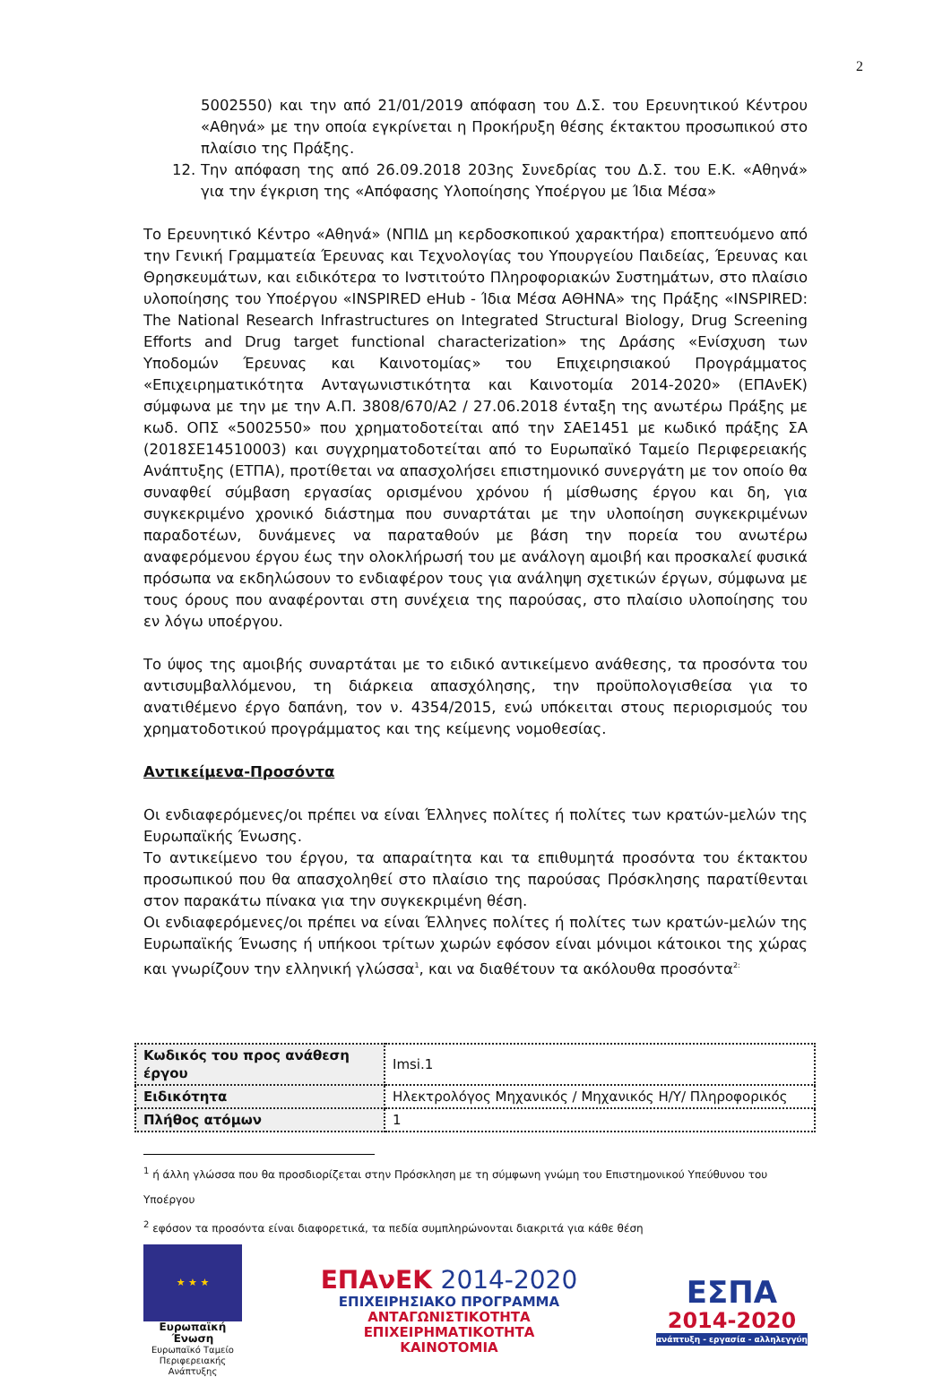2
5002550) και την από 21/01/2019 απόφαση του Δ.Σ. του Ερευνητικού Κέντρου «Αθηνά» με την οποία εγκρίνεται η Προκήρυξη θέσης έκτακτου προσωπικού στο πλαίσιο της Πράξης.
12. Την απόφαση της από 26.09.2018 203ης Συνεδρίας του Δ.Σ. του Ε.Κ. «Αθηνά» για την έγκριση της «Απόφασης Υλοποίησης Υποέργου με Ίδια Μέσα»
Το Ερευνητικό Κέντρο «Αθηνά» (ΝΠΙΔ μη κερδοσκοπικού χαρακτήρα) εποπτευόμενο από την Γενική Γραμματεία Έρευνας και Τεχνολογίας του Υπουργείου Παιδείας, Έρευνας και Θρησκευμάτων, και ειδικότερα το Ινστιτούτο Πληροφοριακών Συστημάτων, στο πλαίσιο υλοποίησης του Υποέργου «INSPIRED eHub - Ίδια Μέσα ΑΘΗΝΑ» της Πράξης «INSPIRED: The National Research Infrastructures on Integrated Structural Biology, Drug Screening Efforts and Drug target functional characterization» της Δράσης «Ενίσχυση των Υποδομών Έρευνας και Καινοτομίας» του Επιχειρησιακού Προγράμματος «Επιχειρηματικότητα Ανταγωνιστικότητα και Καινοτομία 2014-2020» (ΕΠΑνΕΚ) σύμφωνα με την με την Α.Π. 3808/670/Α2 / 27.06.2018 ένταξη της ανωτέρω Πράξης με κωδ. ΟΠΣ «5002550» που χρηματοδοτείται από την ΣΑΕ1451 με κωδικό πράξης ΣΑ (2018ΣΕ14510003) και συγχρηματοδοτείται από το Ευρωπαϊκό Ταμείο Περιφερειακής Ανάπτυξης (ΕΤΠΑ), προτίθεται να απασχολήσει επιστημονικό συνεργάτη με τον οποίο θα συναφθεί σύμβαση εργασίας ορισμένου χρόνου ή μίσθωσης έργου και δη, για συγκεκριμένο χρονικό διάστημα που συναρτάται με την υλοποίηση συγκεκριμένων παραδοτέων, δυνάμενες να παραταθούν με βάση την πορεία του ανωτέρω αναφερόμενου έργου έως την ολοκλήρωσή του με ανάλογη αμοιβή και προσκαλεί φυσικά πρόσωπα να εκδηλώσουν το ενδιαφέρον τους για ανάληψη σχετικών έργων, σύμφωνα με τους όρους που αναφέρονται στη συνέχεια της παρούσας, στο πλαίσιο υλοποίησης του εν λόγω υποέργου.
Το ύψος της αμοιβής συναρτάται με το ειδικό αντικείμενο ανάθεσης, τα προσόντα του αντισυμβαλλόμενου, τη διάρκεια απασχόλησης, την προϋπολογισθείσα για το ανατιθέμενο έργο δαπάνη, τον ν. 4354/2015, ενώ υπόκειται στους περιορισμούς του χρηματοδοτικού προγράμματος και της κείμενης νομοθεσίας.
Αντικείμενα-Προσόντα
Οι ενδιαφερόμενες/οι πρέπει να είναι Έλληνες πολίτες ή πολίτες των κρατών-μελών της Ευρωπαϊκής Ένωσης.
Το αντικείμενο του έργου, τα απαραίτητα και τα επιθυμητά προσόντα του έκτακτου προσωπικού που θα απασχοληθεί στο πλαίσιο της παρούσας Πρόσκλησης παρατίθενται στον παρακάτω πίνακα για την συγκεκριμένη θέση.
Οι ενδιαφερόμενες/οι πρέπει να είναι Έλληνες πολίτες ή πολίτες των κρατών-μελών της Ευρωπαϊκής Ένωσης ή υπήκοοι τρίτων χωρών εφόσον είναι μόνιμοι κάτοικοι της χώρας και γνωρίζουν την ελληνική γλώσσα<sup>1</sup>, και να διαθέτουν τα ακόλουθα προσόντα<sup>2:</sup>
| Κωδικός του προς ανάθεση έργου | Imsi.1 |
| Ειδικότητα | Ηλεκτρολόγος Μηχανικός / Μηχανικός Η/Υ/ Πληροφορικός |
| Πλήθος ατόμων | 1 |
<sup>1</sup> ή άλλη γλώσσα που θα προσδιορίζεται στην Πρόσκληση με τη σύμφωνη γνώμη του Επιστημονικού Υπεύθυνου του Υποέργου
<sup>2</sup> εφόσον τα προσόντα είναι διαφορετικά, τα πεδία συμπληρώνονται διακριτά για κάθε θέση
★ ★ ★
Ευρωπαϊκή Ένωση
Ευρωπαϊκό Ταμείο Περιφερειακής Ανάπτυξης
ΕΠΑνΕΚ 2014-2020
ΕΠΙΧΕΙΡΗΣΙΑΚΟ ΠΡΟΓΡΑΜΜΑ
ΑΝΤΑΓΩΝΙΣΤΙΚΟΤΗΤΑ
ΕΠΙΧΕΙΡΗΜΑΤΙΚΟΤΗΤΑ
ΚΑΙΝΟΤΟΜΙΑ
ΕΣΠΑ
2014-2020
ανάπτυξη - εργασία - αλληλεγγύη